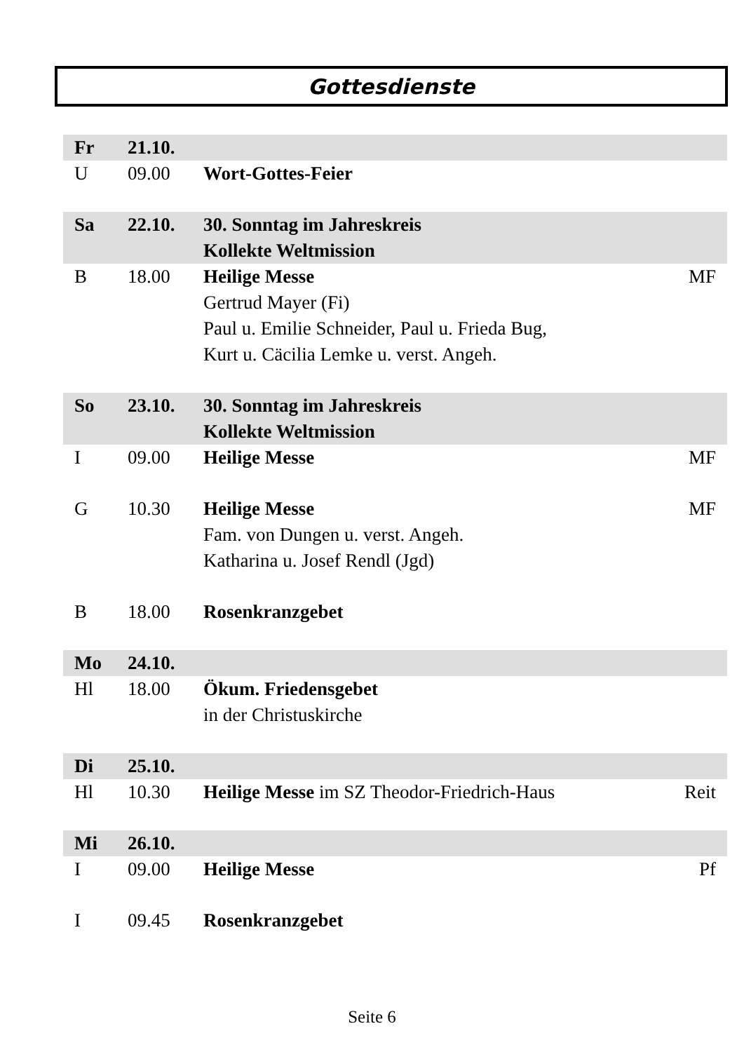Gottesdienste
| Fr | 21.10. | | |
| U | 09.00 | Wort-Gottes-Feier | |
| Sa | 22.10. | 30. Sonntag im Jahreskreis Kollekte Weltmission | |
| B | 18.00 | Heilige Messe Gertrud Mayer (Fi) Paul u. Emilie Schneider, Paul u. Frieda Bug, Kurt u. Cäcilia Lemke u. verst. Angeh. | MF |
| So | 23.10. | 30. Sonntag im Jahreskreis Kollekte Weltmission | |
| I | 09.00 | Heilige Messe | MF |
| G | 10.30 | Heilige Messe Fam. von Dungen u. verst. Angeh. Katharina u. Josef Rendl (Jgd) | MF |
| B | 18.00 | Rosenkranzgebet | |
| Mo | 24.10. | | |
| Hl | 18.00 | Ökum. Friedensgebet in der Christuskirche | |
| Di | 25.10. | | |
| Hl | 10.30 | Heilige Messe im SZ Theodor-Friedrich-Haus | Reit |
| Mi | 26.10. | | |
| I | 09.00 | Heilige Messe | Pf |
| I | 09.45 | Rosenkranzgebet | |
Seite 6